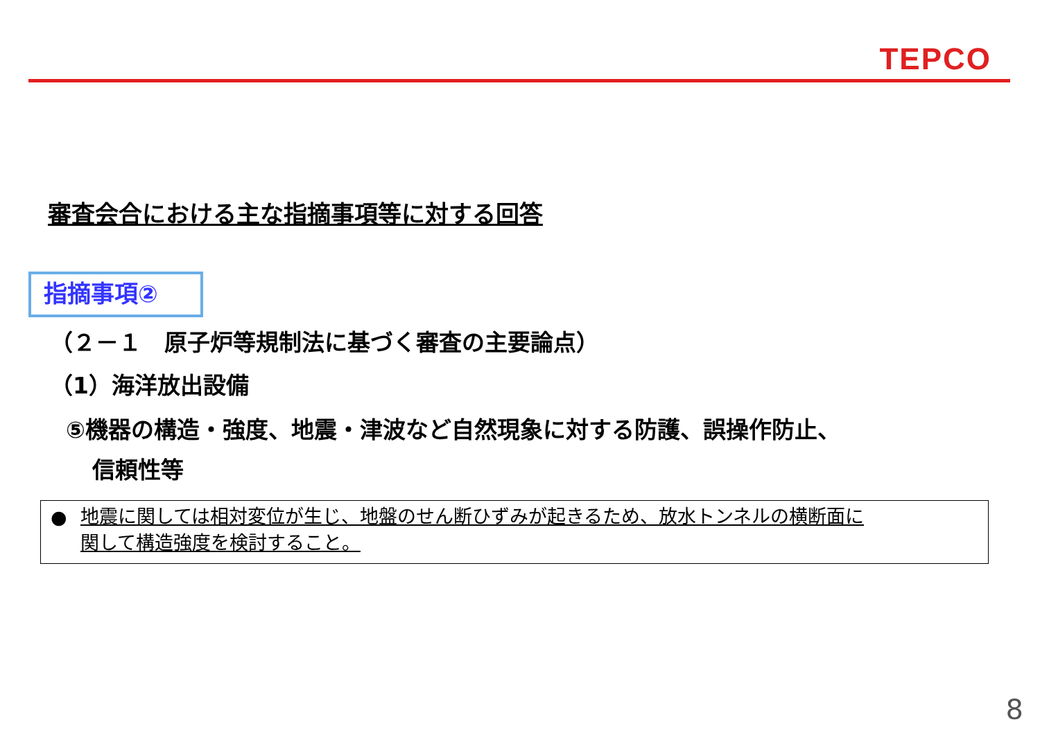TEPCO
審査会合における主な指摘事項等に対する回答
指摘事項②
（２－１　原子炉等規制法に基づく審査の主要論点）
（1）海洋放出設備
⑤機器の構造・強度、地震・津波など自然現象に対する防護、誤操作防止、
信頼性等
●
地震に関しては相対変位が生じ、地盤のせん断ひずみが起きるため、放水トンネルの横断面に
関して構造強度を検討すること。
8